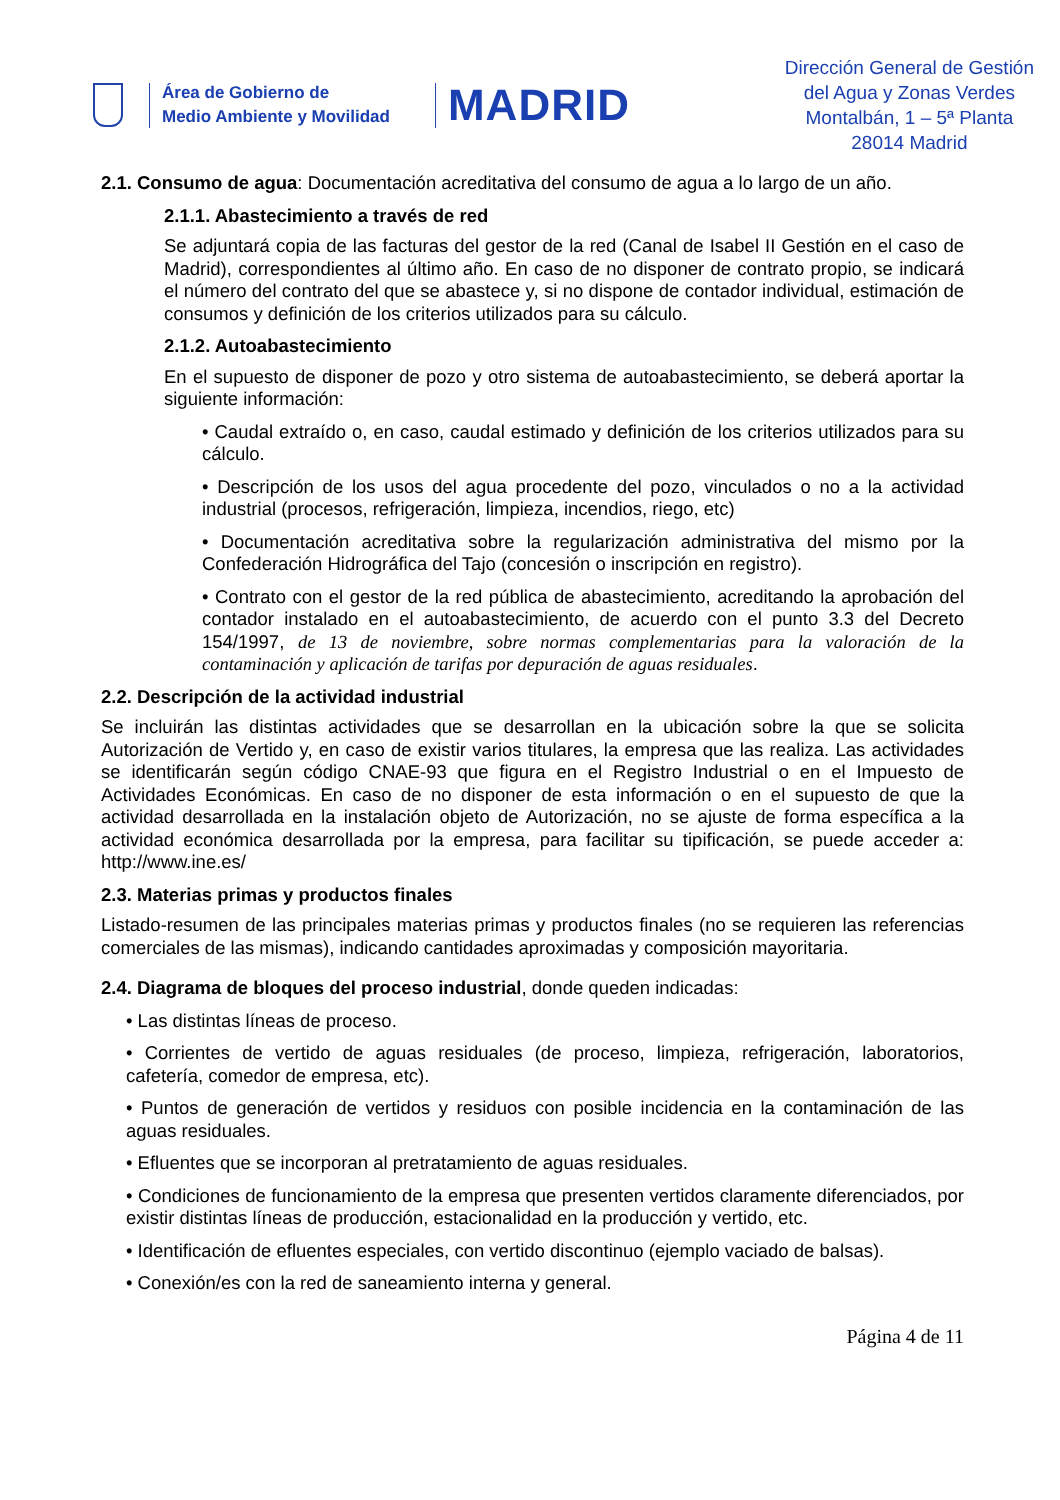Área de Gobierno de
Medio Ambiente y Movilidad
MADRID
Dirección General de Gestión
del Agua y Zonas Verdes
Montalbán, 1 – 5ª Planta
28014 Madrid
2.1. Consumo de agua: Documentación acreditativa del consumo de agua a lo largo de un año.
2.1.1. Abastecimiento a través de red
Se adjuntará copia de las facturas del gestor de la red (Canal de Isabel II Gestión en el caso de Madrid), correspondientes al último año. En caso de no disponer de contrato propio, se indicará el número del contrato del que se abastece y, si no dispone de contador individual, estimación de consumos y definición de los criterios utilizados para su cálculo.
2.1.2. Autoabastecimiento
En el supuesto de disponer de pozo y otro sistema de autoabastecimiento, se deberá aportar la siguiente información:
• Caudal extraído o, en caso, caudal estimado y definición de los criterios utilizados para su cálculo.
• Descripción de los usos del agua procedente del pozo, vinculados o no a la actividad industrial (procesos, refrigeración, limpieza, incendios, riego, etc)
• Documentación acreditativa sobre la regularización administrativa del mismo por la Confederación Hidrográfica del Tajo (concesión o inscripción en registro).
• Contrato con el gestor de la red pública de abastecimiento, acreditando la aprobación del contador instalado en el autoabastecimiento, de acuerdo con el punto 3.3 del Decreto 154/1997, de 13 de noviembre, sobre normas complementarias para la valoración de la contaminación y aplicación de tarifas por depuración de aguas residuales.
2.2. Descripción de la actividad industrial
Se incluirán las distintas actividades que se desarrollan en la ubicación sobre la que se solicita Autorización de Vertido y, en caso de existir varios titulares, la empresa que las realiza. Las actividades se identificarán según código CNAE-93 que figura en el Registro Industrial o en el Impuesto de Actividades Económicas. En caso de no disponer de esta información o en el supuesto de que la actividad desarrollada en la instalación objeto de Autorización, no se ajuste de forma específica a la actividad económica desarrollada por la empresa, para facilitar su tipificación, se puede acceder a: http://www.ine.es/
2.3. Materias primas y productos finales
Listado-resumen de las principales materias primas y productos finales (no se requieren las referencias comerciales de las mismas), indicando cantidades aproximadas y composición mayoritaria.
2.4. Diagrama de bloques del proceso industrial, donde queden indicadas:
• Las distintas líneas de proceso.
• Corrientes de vertido de aguas residuales (de proceso, limpieza, refrigeración, laboratorios, cafetería, comedor de empresa, etc).
• Puntos de generación de vertidos y residuos con posible incidencia en la contaminación de las aguas residuales.
• Efluentes que se incorporan al pretratamiento de aguas residuales.
• Condiciones de funcionamiento de la empresa que presenten vertidos claramente diferenciados, por existir distintas líneas de producción, estacionalidad en la producción y vertido, etc.
• Identificación de efluentes especiales, con vertido discontinuo (ejemplo vaciado de balsas).
• Conexión/es con la red de saneamiento interna y general.
Página 4 de 11